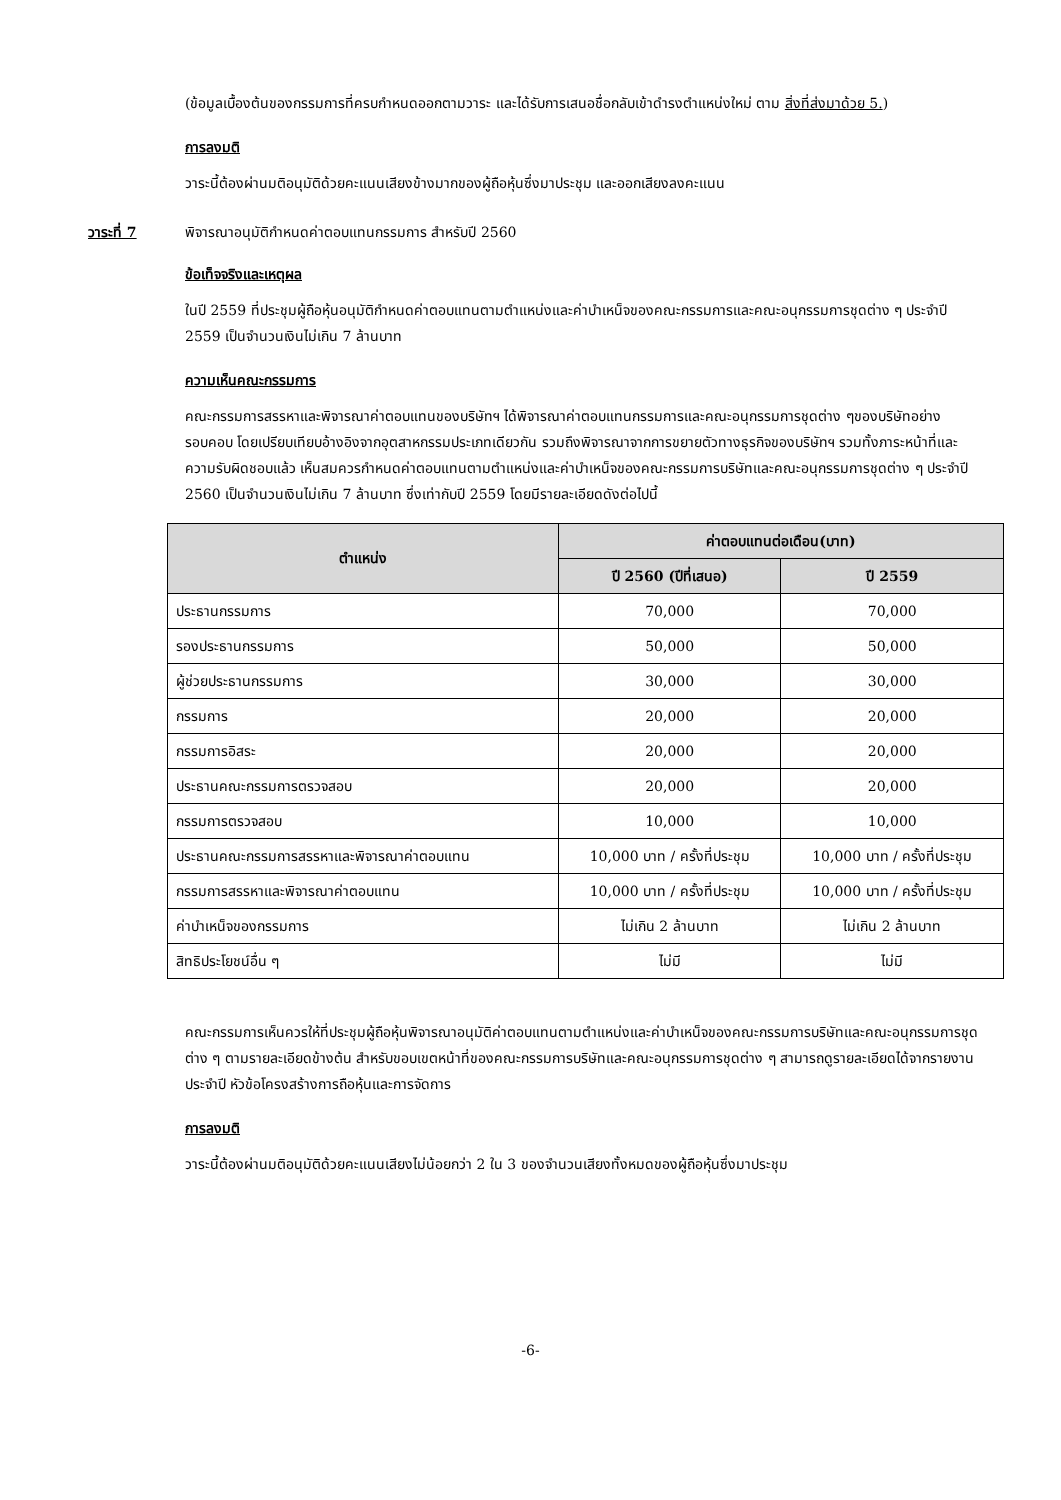(ข้อมูลเบื้องต้นของกรรมการที่ครบกำหนดออกตามวาระ และได้รับการเสนอชื่อกลับเข้าดำรงตำแหน่งใหม่ ตาม สิ่งที่ส่งมาด้วย 5.)
การลงมติ
วาระนี้ต้องผ่านมติอนุมัติด้วยคะแนนเสียงข้างมากของผู้ถือหุ้นซึ่งมาประชุม และออกเสียงลงคะแนน
วาระที่ 7 พิจารณาอนุมัติกำหนดค่าตอบแทนกรรมการ สำหรับปี 2560
ข้อเท็จจริงและเหตุผล
ในปี 2559 ที่ประชุมผู้ถือหุ้นอนุมัติกำหนดค่าตอบแทนตามตำแหน่งและค่าบำเหน็จของคณะกรรมการและคณะอนุกรรมการชุดต่าง ๆ ประจำปี 2559 เป็นจำนวนเงินไม่เกิน 7 ล้านบาท
ความเห็นคณะกรรมการ
คณะกรรมการสรรหาและพิจารณาค่าตอบแทนของบริษัทฯ ได้พิจารณาค่าตอบแทนกรรมการและคณะอนุกรรมการชุดต่าง ๆของบริษัทอย่างรอบคอบ โดยเปรียบเทียบอ้างอิงจากอุตสาหกรรมประเภทเดียวกัน รวมถึงพิจารณาจากการขยายตัวทางธุรกิจของบริษัทฯ รวมทั้งภาระหน้าที่และความรับผิดชอบแล้ว เห็นสมควรกำหนดค่าตอบแทนตามตำแหน่งและค่าบำเหน็จของคณะกรรมการบริษัทและคณะอนุกรรมการชุดต่าง ๆ ประจำปี 2560 เป็นจำนวนเงินไม่เกิน 7 ล้านบาท ซึ่งเท่ากับปี 2559 โดยมีรายละเอียดดังต่อไปนี้
| ตำแหน่ง | ค่าตอบแทนต่อเดือน(บาท) | |
| --- | --- | --- |
| | ปี 2560 (ปีที่เสนอ) | ปี 2559 |
| ประธานกรรมการ | 70,000 | 70,000 |
| รองประธานกรรมการ | 50,000 | 50,000 |
| ผู้ช่วยประธานกรรมการ | 30,000 | 30,000 |
| กรรมการ | 20,000 | 20,000 |
| กรรมการอิสระ | 20,000 | 20,000 |
| ประธานคณะกรรมการตรวจสอบ | 20,000 | 20,000 |
| กรรมการตรวจสอบ | 10,000 | 10,000 |
| ประธานคณะกรรมการสรรหาและพิจารณาค่าตอบแทน | 10,000 บาท / ครั้งที่ประชุม | 10,000 บาท / ครั้งที่ประชุม |
| กรรมการสรรหาและพิจารณาค่าตอบแทน | 10,000 บาท / ครั้งที่ประชุม | 10,000 บาท / ครั้งที่ประชุม |
| ค่าบำเหน็จของกรรมการ | ไม่เกิน 2 ล้านบาท | ไม่เกิน 2 ล้านบาท |
| สิทธิประโยชน์อื่น ๆ | ไม่มี | ไม่มี |
คณะกรรมการเห็นควรให้ที่ประชุมผู้ถือหุ้นพิจารณาอนุมัติค่าตอบแทนตามตำแหน่งและค่าบำเหน็จของคณะกรรมการบริษัทและคณะอนุกรรมการชุดต่าง ๆ ตามรายละเอียดข้างต้น สำหรับขอบเขตหน้าที่ของคณะกรรมการบริษัทและคณะอนุกรรมการชุดต่าง ๆ สามารถดูรายละเอียดได้จากรายงานประจำปี หัวข้อโครงสร้างการถือหุ้นและการจัดการ
การลงมติ
วาระนี้ต้องผ่านมติอนุมัติด้วยคะแนนเสียงไม่น้อยกว่า 2 ใน 3 ของจำนวนเสียงทั้งหมดของผู้ถือหุ้นซึ่งมาประชุม
-6-